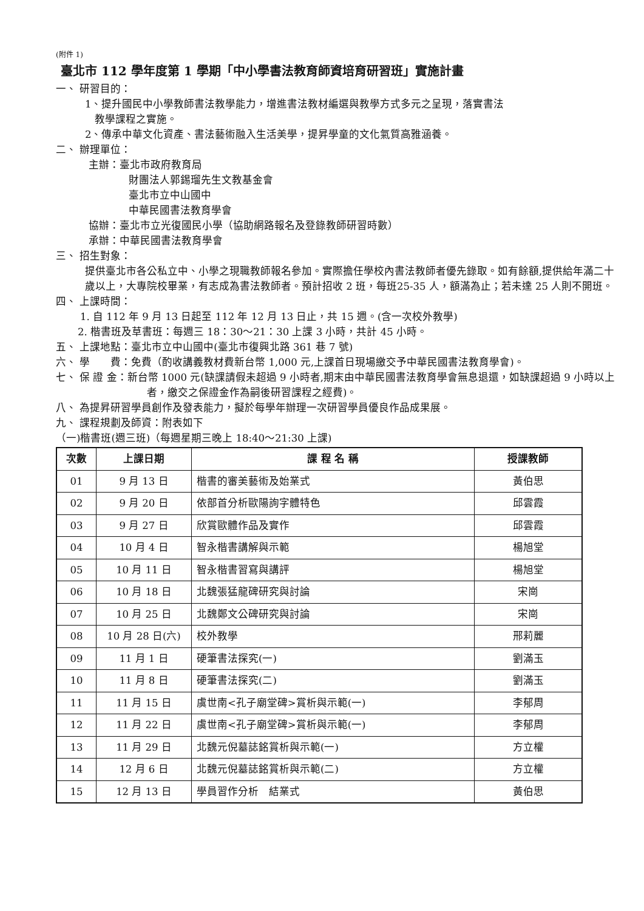(附件 1)
臺北市 112 學年度第 1 學期「中小學書法教育師資培育研習班」實施計畫
一、 研習目的：
1、提升國民中小學教師書法教學能力，增進書法教材編選與教學方式多元之呈現，落實書法
教學課程之實施。
2、傳承中華文化資產、書法藝術融入生活美學，提昇學童的文化氣質高雅涵養。
二、 辦理單位：
主辦：臺北市政府教育局
財團法人郭錫瑠先生文教基金會
臺北市立中山國中
中華民國書法教育學會
協辦：臺北市立光復國民小學（協助網路報名及登錄教師研習時數）
承辦：中華民國書法教育學會
三、 招生對象：
提供臺北市各公私立中、小學之現職教師報名參加。實際擔任學校內書法教師者優先錄取。如有餘額,提供給年滿二十歲以上，大專院校畢業，有志成為書法教師者。預計招收 2 班，每班25-35 人，額滿為止；若未達 25 人則不開班。
四、 上課時間：
1. 自 112 年 9 月 13 日起至 112 年 12 月 13 日止，共 15 週。(含一次校外教學)
2. 楷書班及草書班：每週三 18：30～21：30 上課 3 小時，共計 45 小時。
五、 上課地點：臺北市立中山國中(臺北市復興北路 361 巷 7 號)
六、 學　　費：免費（酌收講義教材費新台幣 1,000 元,上課首日現場繳交予中華民國書法教育學會)。
七、 保 證 金：新台幣 1000 元(缺課請假未超過 9 小時者,期末由中華民國書法教育學會無息退還，如缺課超過 9 小時以上者，繳交之保證金作為嗣後研習課程之經費)。
八、 為提昇研習學員創作及發表能力，擬於每學年辦理一次研習學員優良作品成果展。
九、 課程規劃及師資：附表如下
（一)楷書班(週三班)（每週星期三晚上 18:40～21:30 上課)
| 次數 | 上課日期 | 課 程 名 稱 | 授課教師 |
| --- | --- | --- | --- |
| 01 | 9 月 13 日 | 楷書的審美藝術及始業式 | 黃伯思 |
| 02 | 9 月 20 日 | 依部首分析歐陽詢字體特色 | 邱雲霞 |
| 03 | 9 月 27 日 | 欣賞歐體作品及實作 | 邱雲霞 |
| 04 | 10 月 4 日 | 智永楷書講解與示範 | 楊旭堂 |
| 05 | 10 月 11 日 | 智永楷書習寫與講評 | 楊旭堂 |
| 06 | 10 月 18 日 | 北魏張猛龍碑研究與討論 | 宋崗 |
| 07 | 10 月 25 日 | 北魏鄭文公碑研究與討論 | 宋崗 |
| 08 | 10 月 28 日(六) | 校外教學 | 邢莉麗 |
| 09 | 11 月 1 日 | 硬筆書法探究(一) | 劉滿玉 |
| 10 | 11 月 8 日 | 硬筆書法探究(二) | 劉滿玉 |
| 11 | 11 月 15 日 | 虞世南<孔子廟堂碑>賞析與示範(一) | 李郁周 |
| 12 | 11 月 22 日 | 虞世南<孔子廟堂碑>賞析與示範(一) | 李郁周 |
| 13 | 11 月 29 日 | 北魏元倪墓誌銘賞析與示範(一) | 方立權 |
| 14 | 12 月 6 日 | 北魏元倪墓誌銘賞析與示範(二) | 方立權 |
| 15 | 12 月 13 日 | 學員習作分析 結業式 | 黃伯思 |